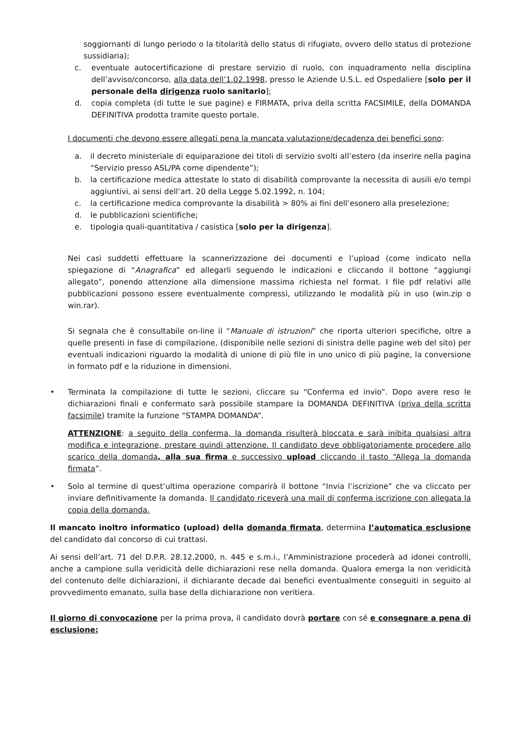soggiornanti di lungo periodo o la titolarità dello status di rifugiato, ovvero dello status di protezione sussidiaria);
c. eventuale autocertificazione di prestare servizio di ruolo, con inquadramento nella disciplina dell’avviso/concorso, alla data dell’1.02.1998, presso le Aziende U.S.L. ed Ospedaliere [solo per il personale della dirigenza ruolo sanitario];
d. copia completa (di tutte le sue pagine) e FIRMATA, priva della scritta FACSIMILE, della DOMANDA DEFINITIVA prodotta tramite questo portale.
I documenti che devono essere allegati pena la mancata valutazione/decadenza dei benefici sono:
a. il decreto ministeriale di equiparazione dei titoli di servizio svolti all’estero (da inserire nella pagina “Servizio presso ASL/PA come dipendente”);
b. la certificazione medica attestate lo stato di disabilità comprovante la necessita di ausili e/o tempi aggiuntivi, ai sensi dell’art. 20 della Legge 5.02.1992, n. 104;
c. la certificazione medica comprovante la disabilità > 80% ai fini dell’esonero alla preselezione;
d. le pubblicazioni scientifiche;
e. tipologia quali-quantitativa / casistica [solo per la dirigenza].
Nei casi suddetti effettuare la scannerizzazione dei documenti e l’upload (come indicato nella spiegazione di “Anagrafica” ed allegarli seguendo le indicazioni e cliccando il bottone “aggiungi allegato”, ponendo attenzione alla dimensione massima richiesta nel format. I file pdf relativi alle pubblicazioni possono essere eventualmente compressi, utilizzando le modalità più in uso (win.zip o win.rar).
Si segnala che è consultabile on-line il “Manuale di istruzioni” che riporta ulteriori specifiche, oltre a quelle presenti in fase di compilazione, (disponibile nelle sezioni di sinistra delle pagine web del sito) per eventuali indicazioni riguardo la modalità di unione di più file in uno unico di più pagine, la conversione in formato pdf e la riduzione in dimensioni.
• Terminata la compilazione di tutte le sezioni, cliccare su “Conferma ed invio”. Dopo avere reso le dichiarazioni finali e confermato sarà possibile stampare la DOMANDA DEFINITIVA (priva della scritta facsimile) tramite la funzione “STAMPA DOMANDA”.
ATTENZIONE: a seguito della conferma, la domanda risulterà bloccata e sarà inibita qualsiasi altra modifica e integrazione, prestare quindi attenzione. Il candidato deve obbligatoriamente procedere allo scarico della domanda, alla sua firma e successivo upload cliccando il tasto “Allega la domanda firmata”.
• Solo al termine di quest’ultima operazione comparirà il bottone “Invia l’iscrizione” che va cliccato per inviare definitivamente la domanda. Il candidato riceverà una mail di conferma iscrizione con allegata la copia della domanda.
Il mancato inoltro informatico (upload) della domanda firmata, determina l’automatica esclusione del candidato dal concorso di cui trattasi.
Ai sensi dell’art. 71 del D.P.R. 28.12.2000, n. 445 e s.m.i., l’Amministrazione procederà ad idonei controlli, anche a campione sulla veridicità delle dichiarazioni rese nella domanda. Qualora emerga la non veridicità del contenuto delle dichiarazioni, il dichiarante decade dai benefici eventualmente conseguiti in seguito al provvedimento emanato, sulla base della dichiarazione non veritiera.
Il giorno di convocazione per la prima prova, il candidato dovrà portare con sé e consegnare a pena di esclusione: